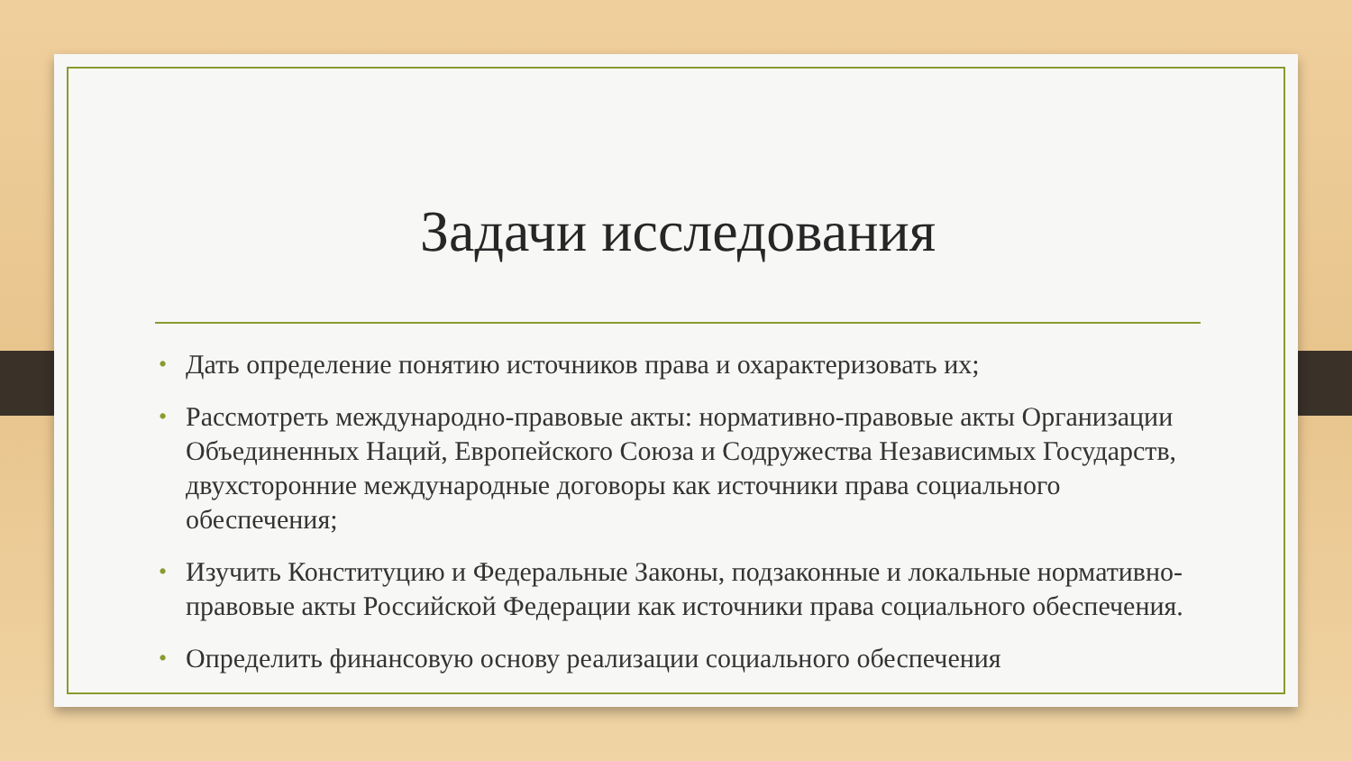Задачи исследования
• Дать определение понятию источников права и охарактеризовать их;
• Рассмотреть международно-правовые акты: нормативно-правовые акты Организации Объединенных Наций, Европейского Союза и Содружества Независимых Государств, двухсторонние международные договоры как источники права социального обеспечения;
• Изучить Конституцию и Федеральные Законы, подзаконные и локальные нормативно-правовые акты Российской Федерации как источники права социального обеспечения.
• Определить финансовую основу реализации социального обеспечения